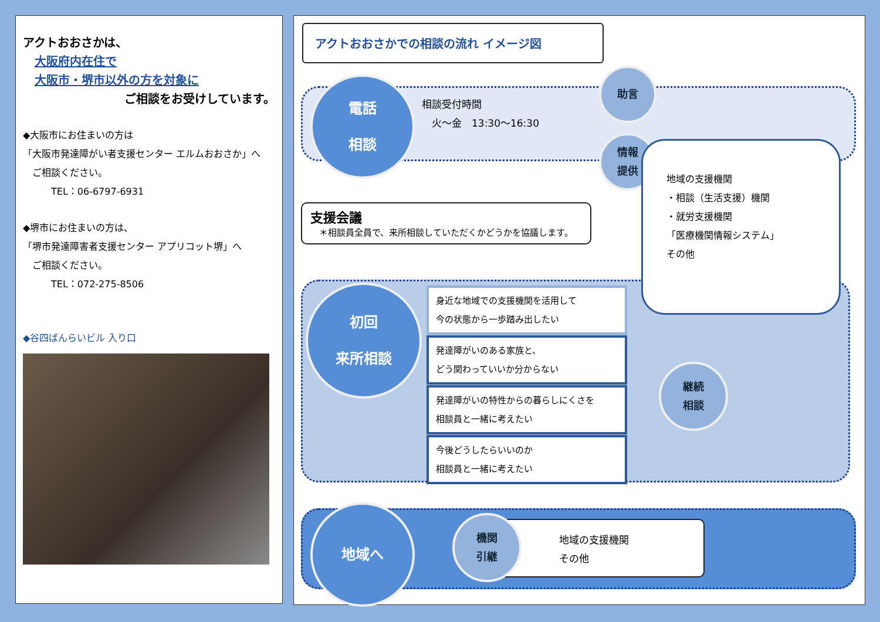アクトおおさかは、
大阪府内在住で
大阪市・堺市以外の方を対象に
ご相談をお受けしています。
◆大阪市にお住まいの方は
「大阪市発達障がい者支援センター エルムおおさか」へ
　ご相談ください。
　　　TEL：06-6797-6931
◆堺市にお住まいの方は、
「堺市発達障害者支援センター アプリコット堺」へ
　ご相談ください。
　　　TEL：072-275-8506
◆谷四ばんらいビル 入り口
アクトおおさかでの相談の流れ イメージ図
電話
相談
相談受付時間
　火〜金　13:30〜16:30
助言
情報
提供
支援会議
　＊相談員全員で、来所相談していただくかどうかを協議します。
地域の支援機関
・相談（生活支援）機関
・就労支援機関
「医療機関情報システム」
その他
初回
来所相談
身近な地域での支援機関を活用して
今の状態から一歩踏み出したい
発達障がいのある家族と、
どう関わっていいか分からない
発達障がいの特性からの暮らしにくさを
相談員と一緒に考えたい
今後どうしたらいいのか
相談員と一緒に考えたい
継続
相談
地域へ
地域の支援機関
その他
機関
引継